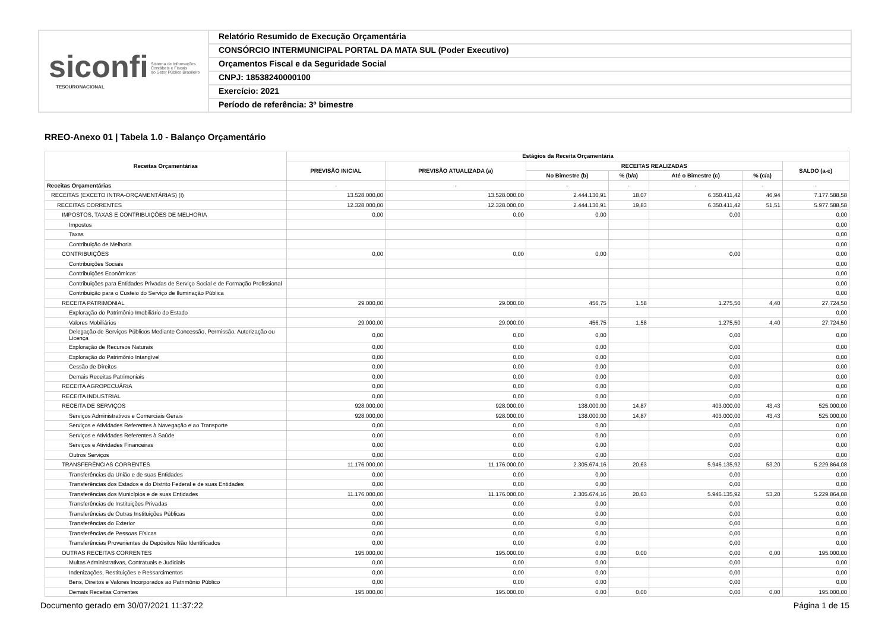siconfi Sistema de Informações
Contábeis e Fiscais
do Setor Público Brasileiro
TESOURONACIONAL
Relatório Resumido de Execução Orçamentária
CONSÓRCIO INTERMUNICIPAL PORTAL DA MATA SUL (Poder Executivo)
Orçamentos Fiscal e da Seguridade Social
CNPJ: 18538240000100
Exercício: 2021
Período de referência: 3º bimestre
RREO-Anexo 01 | Tabela 1.0 - Balanço Orçamentário
| Receitas Orçamentárias | Estágios da Receita Orçamentária | | | | | | |
| --- | --- | --- | --- | --- | --- | --- | --- |
| | PREVISÃO INICIAL | PREVISÃO ATUALIZADA (a) | RECEITAS REALIZADAS | | | | SALDO (a-c) |
| | | | No Bimestre (b) | % (b/a) | Até o Bimestre (c) | % (c/a) | |
| Receitas Orçamentárias | - | - | - | - | - | - | - |
| RECEITAS (EXCETO INTRA-ORÇAMENTÁRIAS) (I) | 13.528.000,00 | 13.528.000,00 | 2.444.130,91 | 18,07 | 6.350.411,42 | 46,94 | 7.177.588,58 |
| RECEITAS CORRENTES | 12.328.000,00 | 12.328.000,00 | 2.444.130,91 | 19,83 | 6.350.411,42 | 51,51 | 5.977.588,58 |
| IMPOSTOS, TAXAS E CONTRIBUIÇÕES DE MELHORIA | 0,00 | 0,00 | 0,00 | | 0,00 | | 0,00 |
| Impostos | | | | | | | 0,00 |
| Taxas | | | | | | | 0,00 |
| Contribuição de Melhoria | | | | | | | 0,00 |
| CONTRIBUIÇÕES | 0,00 | 0,00 | 0,00 | | 0,00 | | 0,00 |
| Contribuições Sociais | | | | | | | 0,00 |
| Contribuições Econômicas | | | | | | | 0,00 |
| Contribuições para Entidades Privadas de Serviço Social e de Formação Profissional | | | | | | | 0,00 |
| Contribuição para o Custeio do Serviço de Iluminação Pública | | | | | | | 0,00 |
| RECEITA PATRIMONIAL | 29.000,00 | 29.000,00 | 456,75 | 1,58 | 1.275,50 | 4,40 | 27.724,50 |
| Exploração do Patrimônio Imobiliário do Estado | | | | | | | 0,00 |
| Valores Mobiliários | 29.000,00 | 29.000,00 | 456,75 | 1,58 | 1.275,50 | 4,40 | 27.724,50 |
| Delegação de Serviços Públicos Mediante Concessão, Permissão, Autorização ou Licença | 0,00 | 0,00 | 0,00 | | 0,00 | | 0,00 |
| Exploração de Recursos Naturais | 0,00 | 0,00 | 0,00 | | 0,00 | | 0,00 |
| Exploração do Patrimônio Intangível | 0,00 | 0,00 | 0,00 | | 0,00 | | 0,00 |
| Cessão de Direitos | 0,00 | 0,00 | 0,00 | | 0,00 | | 0,00 |
| Demais Receitas Patrimoniais | 0,00 | 0,00 | 0,00 | | 0,00 | | 0,00 |
| RECEITA AGROPECUÁRIA | 0,00 | 0,00 | 0,00 | | 0,00 | | 0,00 |
| RECEITA INDUSTRIAL | 0,00 | 0,00 | 0,00 | | 0,00 | | 0,00 |
| RECEITA DE SERVIÇOS | 928.000,00 | 928.000,00 | 138.000,00 | 14,87 | 403.000,00 | 43,43 | 525.000,00 |
| Serviços Administrativos e Comerciais Gerais | 928.000,00 | 928.000,00 | 138.000,00 | 14,87 | 403.000,00 | 43,43 | 525.000,00 |
| Serviços e Atividades Referentes à Navegação e ao Transporte | 0,00 | 0,00 | 0,00 | | 0,00 | | 0,00 |
| Serviços e Atividades Referentes à Saúde | 0,00 | 0,00 | 0,00 | | 0,00 | | 0,00 |
| Serviços e Atividades Financeiras | 0,00 | 0,00 | 0,00 | | 0,00 | | 0,00 |
| Outros Serviços | 0,00 | 0,00 | 0,00 | | 0,00 | | 0,00 |
| TRANSFERÊNCIAS CORRENTES | 11.176.000,00 | 11.176.000,00 | 2.305.674,16 | 20,63 | 5.946.135,92 | 53,20 | 5.229.864,08 |
| Transferências da União e de suas Entidades | 0,00 | 0,00 | 0,00 | | 0,00 | | 0,00 |
| Transferências dos Estados e do Distrito Federal e de suas Entidades | 0,00 | 0,00 | 0,00 | | 0,00 | | 0,00 |
| Transferências dos Municípios e de suas Entidades | 11.176.000,00 | 11.176.000,00 | 2.305.674,16 | 20,63 | 5.946.135,92 | 53,20 | 5.229.864,08 |
| Transferências de Instituições Privadas | 0,00 | 0,00 | 0,00 | | 0,00 | | 0,00 |
| Transferências de Outras Instituições Públicas | 0,00 | 0,00 | 0,00 | | 0,00 | | 0,00 |
| Transferências do Exterior | 0,00 | 0,00 | 0,00 | | 0,00 | | 0,00 |
| Transferências de Pessoas Físicas | 0,00 | 0,00 | 0,00 | | 0,00 | | 0,00 |
| Transferências Provenientes de Depósitos Não Identificados | 0,00 | 0,00 | 0,00 | | 0,00 | | 0,00 |
| OUTRAS RECEITAS CORRENTES | 195.000,00 | 195.000,00 | 0,00 | 0,00 | 0,00 | 0,00 | 195.000,00 |
| Multas Administrativas, Contratuais e Judiciais | 0,00 | 0,00 | 0,00 | | 0,00 | | 0,00 |
| Indenizações, Restituições e Ressarcimentos | 0,00 | 0,00 | 0,00 | | 0,00 | | 0,00 |
| Bens, Direitos e Valores Incorporados ao Patrimônio Público | 0,00 | 0,00 | 0,00 | | 0,00 | | 0,00 |
| Demais Receitas Correntes | 195.000,00 | 195.000,00 | 0,00 | 0,00 | 0,00 | 0,00 | 195.000,00 |
Documento gerado em 30/07/2021 11:37:22
Página 1 de 15